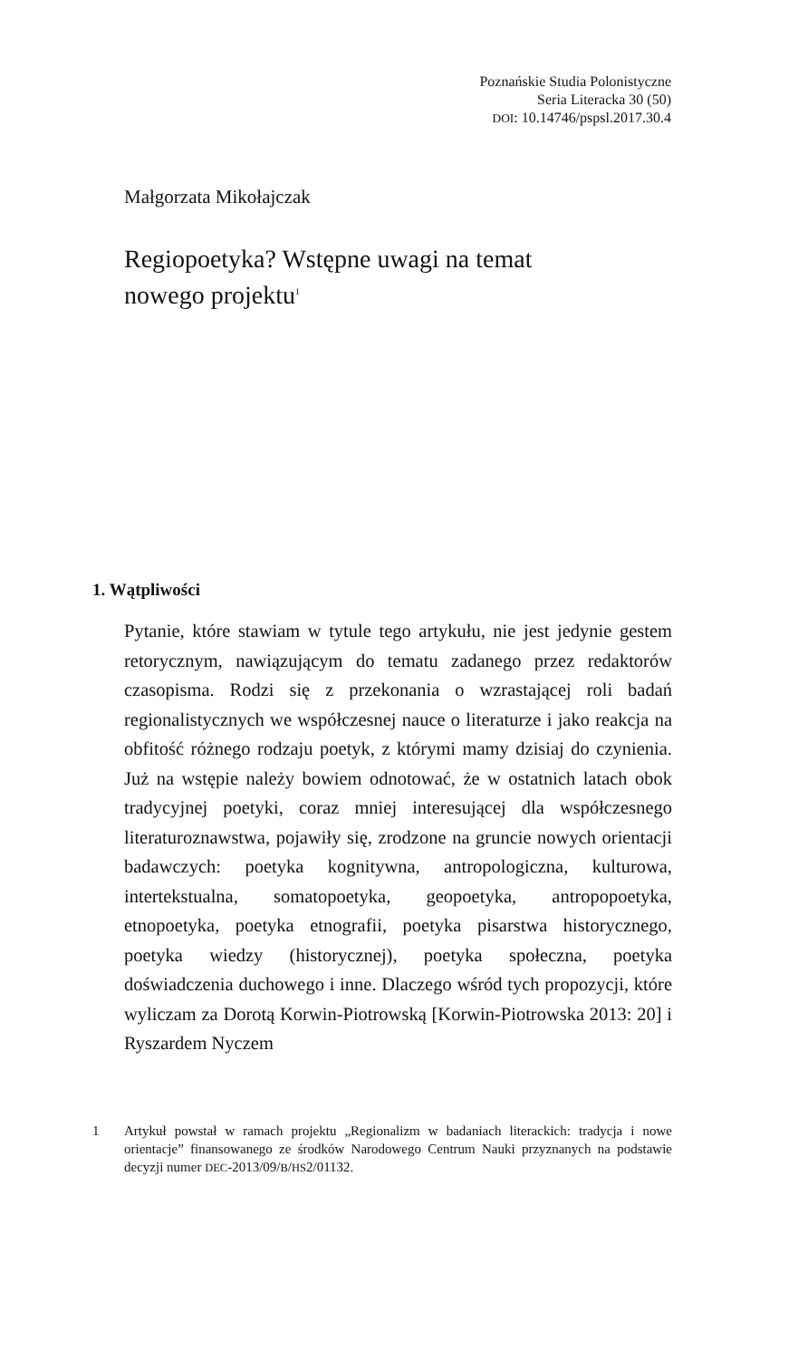Poznańskie Studia Polonistyczne
Seria Literacka 30 (50)
DOI: 10.14746/pspsl.2017.30.4
Małgorzata Mikołajczak
Regiopoetyka? Wstępne uwagi na temat
nowego projektu<sup>1</sup>
1. Wątpliwości
Pytanie, które stawiam w tytule tego artykułu, nie jest jedynie gestem retorycznym, nawiązującym do tematu zadanego przez redaktorów czasopisma. Rodzi się z przekonania o wzrastającej roli badań regionalistycznych we współczesnej nauce o literaturze i jako reakcja na obfitość różnego rodzaju poetyk, z którymi mamy dzisiaj do czynienia. Już na wstępie należy bowiem odnotować, że w ostatnich latach obok tradycyjnej poetyki, coraz mniej interesującej dla współczesnego literaturoznawstwa, pojawiły się, zrodzone na gruncie nowych orientacji badawczych: poetyka kognitywna, antropologiczna, kulturowa, intertekstualna, somatopoetyka, geopoetyka, antropopoetyka, etnopoetyka, poetyka etnografii, poetyka pisarstwa historycznego, poetyka wiedzy (historycznej), poetyka społeczna, poetyka doświadczenia duchowego i inne. Dlaczego wśród tych propozycji, które wyliczam za Dorotą Korwin-Piotrowską [Korwin-Piotrowska 2013: 20] i Ryszardem Nyczem
1 Artykuł powstał w ramach projektu „Regionalizm w badaniach literackich: tradycja i nowe orientacje” finansowanego ze środków Narodowego Centrum Nauki przyznanych na podstawie decyzji numer DEC-2013/09/B/HS2/01132.